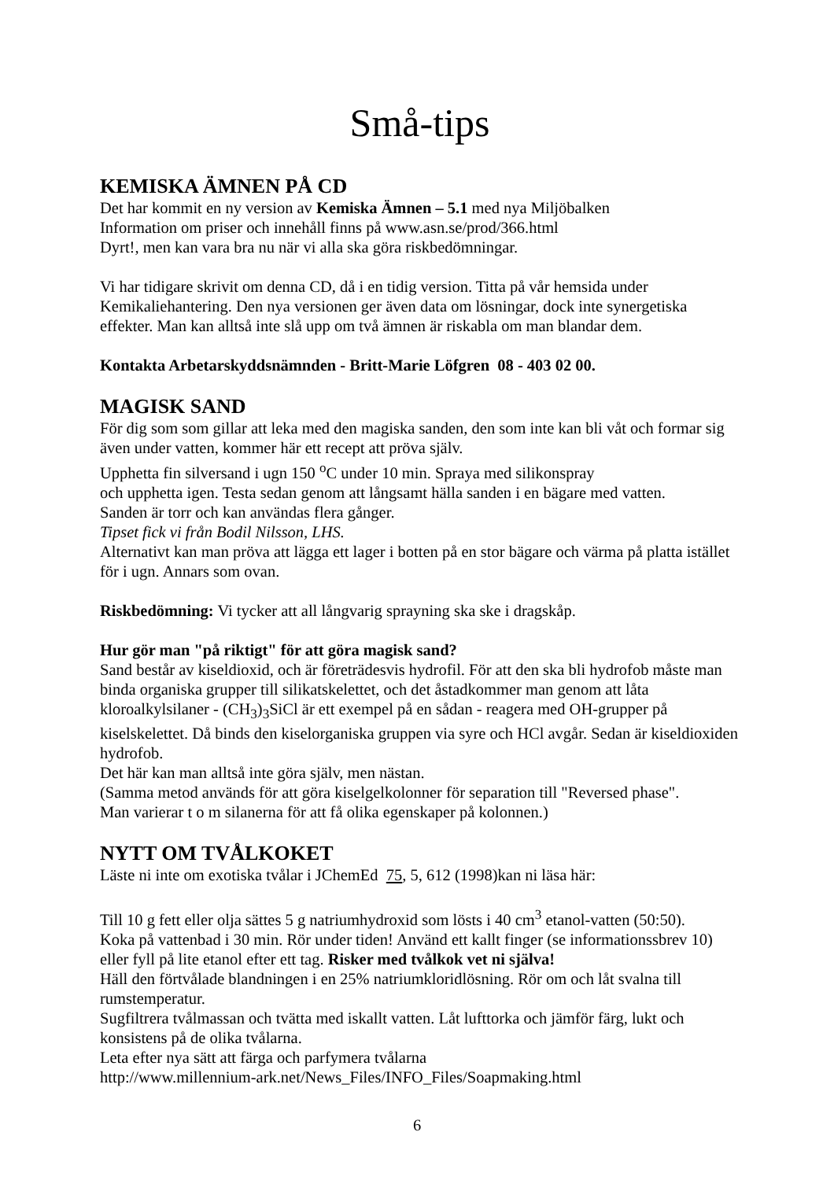Små-tips
KEMISKA ÄMNEN PÅ CD
Det har kommit en ny version av Kemiska Ämnen – 5.1 med nya Miljöbalken
Information om priser och innehåll finns på www.asn.se/prod/366.html
Dyrt!, men kan vara bra nu när vi alla ska göra riskbedömningar.
Vi har tidigare skrivit om denna CD, då i en tidig version. Titta på vår hemsida under Kemikaliehantering. Den nya versionen ger även data om lösningar, dock inte synergetiska effekter. Man kan alltså inte slå upp om två ämnen är riskabla om man blandar dem.
Kontakta Arbetarskyddsnämnden - Britt-Marie Löfgren 08 - 403 02 00.
MAGISK SAND
För dig som som gillar att leka med den magiska sanden, den som inte kan bli våt och formar sig även under vatten, kommer här ett recept att pröva själv.
Upphetta fin silversand i ugn 150 <sup>o</sup>C under 10 min. Spraya med silikonspray
och upphetta igen. Testa sedan genom att långsamt hälla sanden i en bägare med vatten.
Sanden är torr och kan användas flera gånger.
Tipset fick vi från Bodil Nilsson, LHS.
Alternativt kan man pröva att lägga ett lager i botten på en stor bägare och värma på platta istället för i ugn. Annars som ovan.
Riskbedömning: Vi tycker att all långvarig sprayning ska ske i dragskåp.
Hur gör man "på riktigt" för att göra magisk sand?
Sand består av kiseldioxid, och är företrädesvis hydrofil. För att den ska bli hydrofob måste man binda organiska grupper till silikatskelettet, och det åstadkommer man genom att låta kloroalkylsilaner - (CH<sub>3</sub>)<sub>3</sub>SiCl är ett exempel på en sådan - reagera med OH-grupper på kiselskelettet. Då binds den kiselorganiska gruppen via syre och HCl avgår. Sedan är kiseldioxiden hydrofob.
Det här kan man alltså inte göra själv, men nästan.
(Samma metod används för att göra kiselgelkolonner för separation till "Reversed phase".
Man varierar t o m silanerna för att få olika egenskaper på kolonnen.)
NYTT OM TVÅLKOKET
Läste ni inte om exotiska tvålar i JChemEd 75, 5, 612 (1998)kan ni läsa här:
Till 10 g fett eller olja sättes 5 g natriumhydroxid som lösts i 40 cm<sup>3</sup> etanol-vatten (50:50).
Koka på vattenbad i 30 min. Rör under tiden! Använd ett kallt finger (se informationssbrev 10) eller fyll på lite etanol efter ett tag. Risker med tvålkok vet ni själva!
Häll den förtvålade blandningen i en 25% natriumkloridlösning. Rör om och låt svalna till rumstemperatur.
Sugfiltrera tvålmassan och tvätta med iskallt vatten. Låt lufttorka och jämför färg, lukt och konsistens på de olika tvålarna.
Leta efter nya sätt att färga och parfymera tvålarna
http://www.millennium-ark.net/News_Files/INFO_Files/Soapmaking.html
6